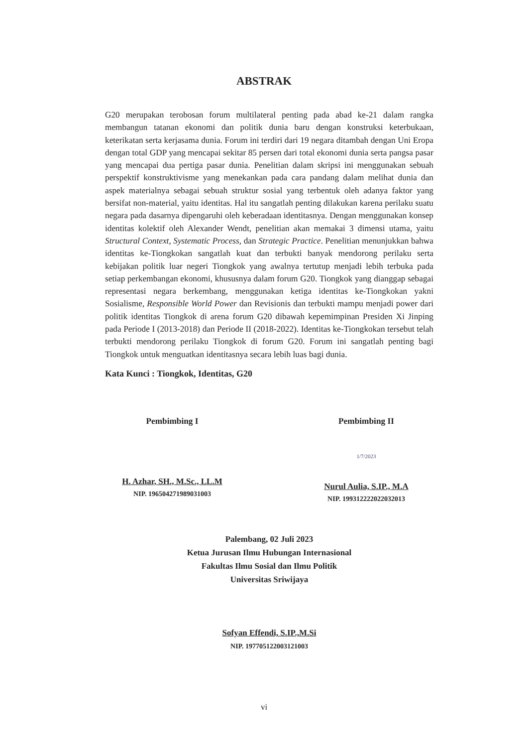ABSTRAK
G20 merupakan terobosan forum multilateral penting pada abad ke-21 dalam rangka membangun tatanan ekonomi dan politik dunia baru dengan konstruksi keterbukaan, keterikatan serta kerjasama dunia. Forum ini terdiri dari 19 negara ditambah dengan Uni Eropa dengan total GDP yang mencapai sekitar 85 persen dari total ekonomi dunia serta pangsa pasar yang mencapai dua pertiga pasar dunia. Penelitian dalam skripsi ini menggunakan sebuah perspektif konstruktivisme yang menekankan pada cara pandang dalam melihat dunia dan aspek materialnya sebagai sebuah struktur sosial yang terbentuk oleh adanya faktor yang bersifat non-material, yaitu identitas. Hal itu sangatlah penting dilakukan karena perilaku suatu negara pada dasarnya dipengaruhi oleh keberadaan identitasnya. Dengan menggunakan konsep identitas kolektif oleh Alexander Wendt, penelitian akan memakai 3 dimensi utama, yaitu Structural Context, Systematic Process, dan Strategic Practice. Penelitian menunjukkan bahwa identitas ke-Tiongkokan sangatlah kuat dan terbukti banyak mendorong perilaku serta kebijakan politik luar negeri Tiongkok yang awalnya tertutup menjadi lebih terbuka pada setiap perkembangan ekonomi, khususnya dalam forum G20. Tiongkok yang dianggap sebagai representasi negara berkembang, menggunakan ketiga identitas ke-Tiongkokan yakni Sosialisme, Responsible World Power dan Revisionis dan terbukti mampu menjadi power dari politik identitas Tiongkok di arena forum G20 dibawah kepemimpinan Presiden Xi Jinping pada Periode I (2013-2018) dan Periode II (2018-2022). Identitas ke-Tiongkokan tersebut telah terbukti mendorong perilaku Tiongkok di forum G20. Forum ini sangatlah penting bagi Tiongkok untuk menguatkan identitasnya secara lebih luas bagi dunia.
Kata Kunci : Tiongkok, Identitas, G20
Pembimbing I
H. Azhar, SH., M.Sc., LL.M
NIP. 196504271989031003
Pembimbing II
1/7/2023
Nurul Aulia, S.IP., M.A
NIP. 199312222022032013
Palembang, 02 Juli 2023
Ketua Jurusan Ilmu Hubungan Internasional
Fakultas Ilmu Sosial dan Ilmu Politik
Universitas Sriwijaya
Sofyan Effendi, S.IP.,M.Si
NIP. 197705122003121003
vi